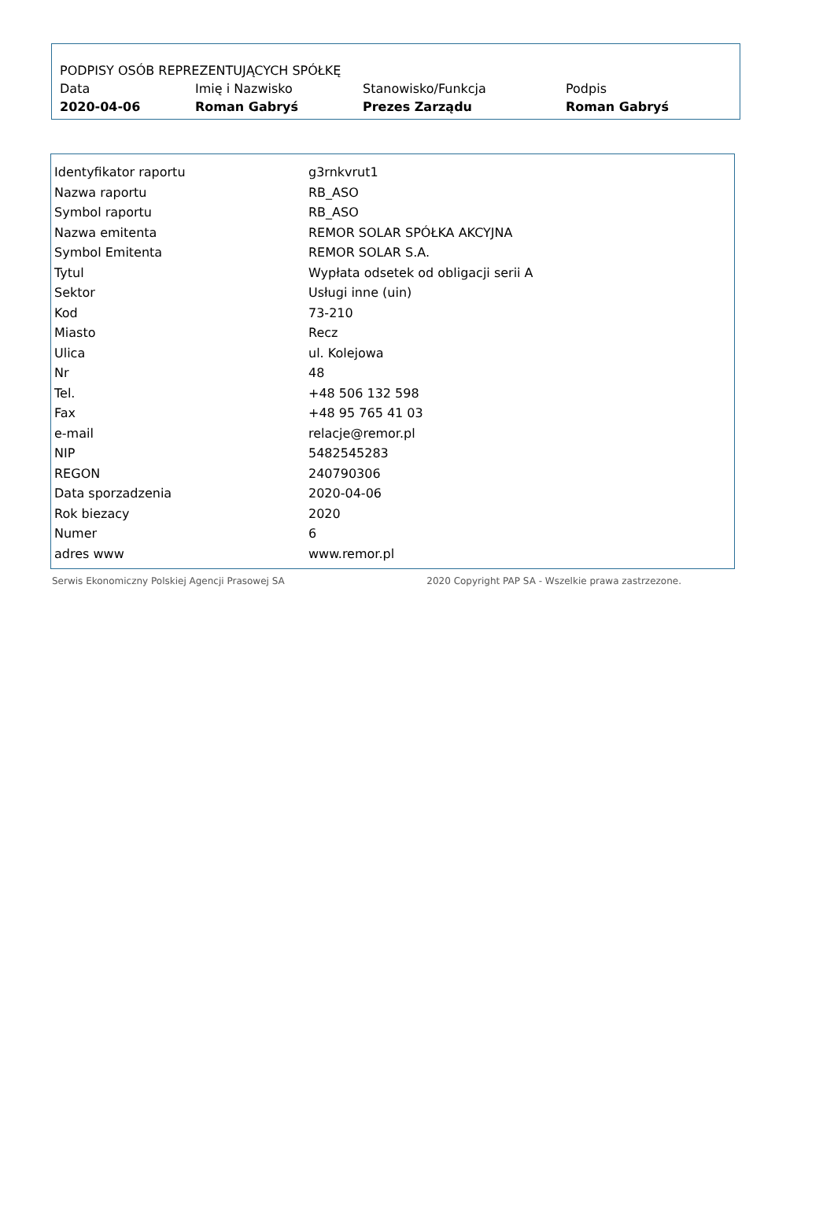| PODPISY OSÓB REPREZENTUJĄCYCH SPÓŁKĘ | | | |
| --- | --- | --- | --- |
| Data | Imię i Nazwisko | Stanowisko/Funkcja | Podpis |
| 2020-04-06 | Roman Gabryś | Prezes Zarządu | Roman Gabryś |
| Identyfikator raportu | g3rnkvrut1 |
| Nazwa raportu | RB_ASO |
| Symbol raportu | RB_ASO |
| Nazwa emitenta | REMOR SOLAR SPÓŁKA AKCYJNA |
| Symbol Emitenta | REMOR SOLAR S.A. |
| Tytul | Wypłata odsetek od obligacji serii A |
| Sektor | Usługi inne (uin) |
| Kod | 73-210 |
| Miasto | Recz |
| Ulica | ul. Kolejowa |
| Nr | 48 |
| Tel. | +48 506 132 598 |
| Fax | +48 95 765 41 03 |
| e-mail | relacje@remor.pl |
| NIP | 5482545283 |
| REGON | 240790306 |
| Data sporzadzenia | 2020-04-06 |
| Rok biezacy | 2020 |
| Numer | 6 |
| adres www | www.remor.pl |
Serwis Ekonomiczny Polskiej Agencji Prasowej SA 2020 Copyright PAP SA - Wszelkie prawa zastrzezone.